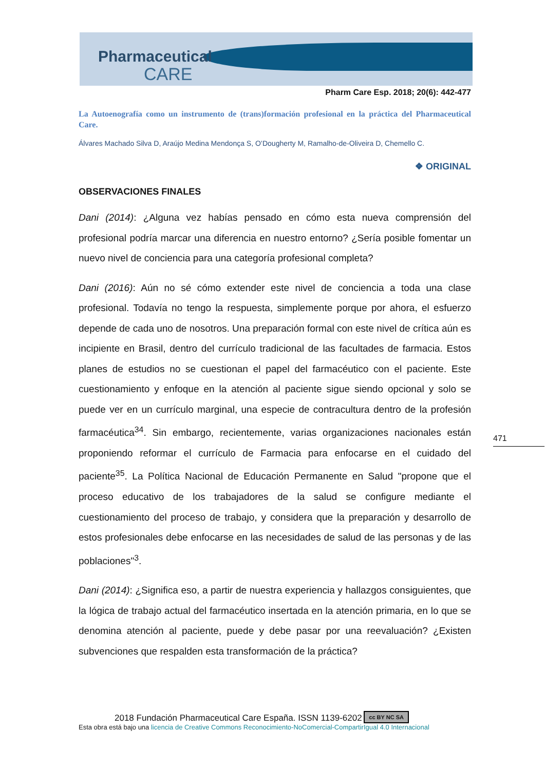Pharmaceutical
CARE
Pharm Care Esp. 2018; 20(6): 442-477
La Autoenografía como un instrumento de (trans)formación profesional en la práctica del Pharmaceutical Care.
Álvares Machado Silva D, Araújo Medina Mendonça S, O’Dougherty M, Ramalho-de-Oliveira D, Chemello C.
❖ ORIGINAL
OBSERVACIONES FINALES
Dani (2014): ¿Alguna vez habías pensado en cómo esta nueva comprensión del profesional podría marcar una diferencia en nuestro entorno? ¿Sería posible fomentar un nuevo nivel de conciencia para una categoría profesional completa?
Dani (2016): Aún no sé cómo extender este nivel de conciencia a toda una clase profesional. Todavía no tengo la respuesta, simplemente porque por ahora, el esfuerzo depende de cada uno de nosotros. Una preparación formal con este nivel de crítica aún es incipiente en Brasil, dentro del currículo tradicional de las facultades de farmacia. Estos planes de estudios no se cuestionan el papel del farmacéutico con el paciente. Este cuestionamiento y enfoque en la atención al paciente sigue siendo opcional y solo se puede ver en un currículo marginal, una especie de contracultura dentro de la profesión farmacéutica<sup>34</sup>. Sin embargo, recientemente, varias organizaciones nacionales están proponiendo reformar el currículo de Farmacia para enfocarse en el cuidado del paciente<sup>35</sup>. La Política Nacional de Educación Permanente en Salud "propone que el proceso educativo de los trabajadores de la salud se configure mediante el cuestionamiento del proceso de trabajo, y considera que la preparación y desarrollo de estos profesionales debe enfocarse en las necesidades de salud de las personas y de las poblaciones"<sup>3</sup>.
Dani (2014): ¿Significa eso, a partir de nuestra experiencia y hallazgos consiguientes, que la lógica de trabajo actual del farmacéutico insertada en la atención primaria, en lo que se denomina atención al paciente, puede y debe pasar por una reevaluación? ¿Existen subvenciones que respalden esta transformación de la práctica?
471
2018 Fundación Pharmaceutical Care España. ISSN 1139-6202 cc BY NC SA
Esta obra está bajo una licencia de Creative Commons Reconocimiento-NoComercial-CompartirIgual 4.0 Internacional